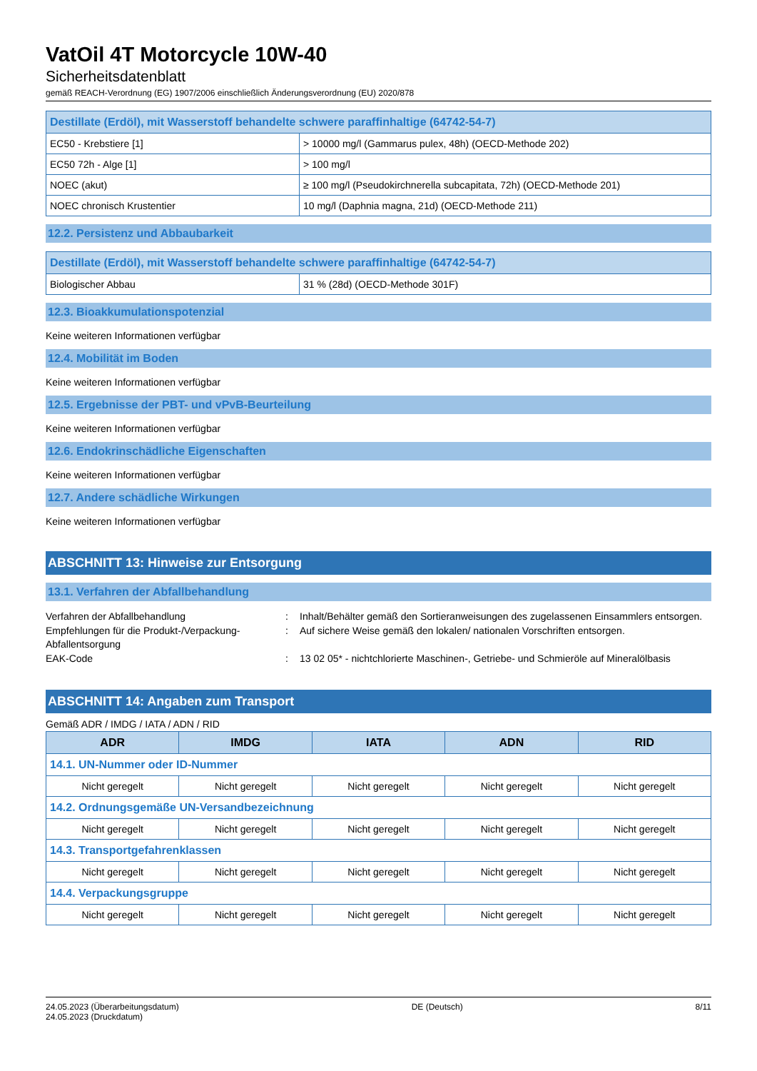VatOil 4T Motorcycle 10W-40
Sicherheitsdatenblatt
gemäß REACH-Verordnung (EG) 1907/2006 einschließlich Änderungsverordnung (EU) 2020/878
| Destillate (Erdöl), mit Wasserstoff behandelte schwere paraffinhaltige (64742-54-7) | |
| EC50 - Krebstiere [1] | > 10000 mg/l (Gammarus pulex, 48h) (OECD-Methode 202) |
| EC50 72h - Alge [1] | > 100 mg/l |
| NOEC (akut) | ≥ 100 mg/l (Pseudokirchnerella subcapitata, 72h) (OECD-Methode 201) |
| NOEC chronisch Krustentier | 10 mg/l (Daphnia magna, 21d) (OECD-Methode 211) |
12.2. Persistenz und Abbaubarkeit
| Destillate (Erdöl), mit Wasserstoff behandelte schwere paraffinhaltige (64742-54-7) | |
| Biologischer Abbau | 31 % (28d) (OECD-Methode 301F) |
12.3. Bioakkumulationspotenzial
Keine weiteren Informationen verfügbar
12.4. Mobilität im Boden
Keine weiteren Informationen verfügbar
12.5. Ergebnisse der PBT- und vPvB-Beurteilung
Keine weiteren Informationen verfügbar
12.6. Endokrinschädliche Eigenschaften
Keine weiteren Informationen verfügbar
12.7. Andere schädliche Wirkungen
Keine weiteren Informationen verfügbar
ABSCHNITT 13: Hinweise zur Entsorgung
13.1. Verfahren der Abfallbehandlung
Verfahren der Abfallbehandlung
:
Inhalt/Behälter gemäß den Sortieranweisungen des zugelassenen Einsammlers entsorgen.
Empfehlungen für die Produkt-/Verpackung-Abfallentsorgung
:
Auf sichere Weise gemäß den lokalen/ nationalen Vorschriften entsorgen.
EAK-Code
:
13 02 05* - nichtchlorierte Maschinen-, Getriebe- und Schmieröle auf Mineralölbasis
ABSCHNITT 14: Angaben zum Transport
Gemäß ADR / IMDG / IATA / ADN / RID
| ADR | IMDG | IATA | ADN | RID |
| --- | --- | --- | --- | --- |
| 14.1. UN-Nummer oder ID-Nummer | | | | |
| Nicht geregelt | Nicht geregelt | Nicht geregelt | Nicht geregelt | Nicht geregelt |
| 14.2. Ordnungsgemäße UN-Versandbezeichnung | | | | |
| Nicht geregelt | Nicht geregelt | Nicht geregelt | Nicht geregelt | Nicht geregelt |
| 14.3. Transportgefahrenklassen | | | | |
| Nicht geregelt | Nicht geregelt | Nicht geregelt | Nicht geregelt | Nicht geregelt |
| 14.4. Verpackungsgruppe | | | | |
| Nicht geregelt | Nicht geregelt | Nicht geregelt | Nicht geregelt | Nicht geregelt |
24.05.2023 (Überarbeitungsdatum)
24.05.2023 (Druckdatum)
DE (Deutsch) 8/11